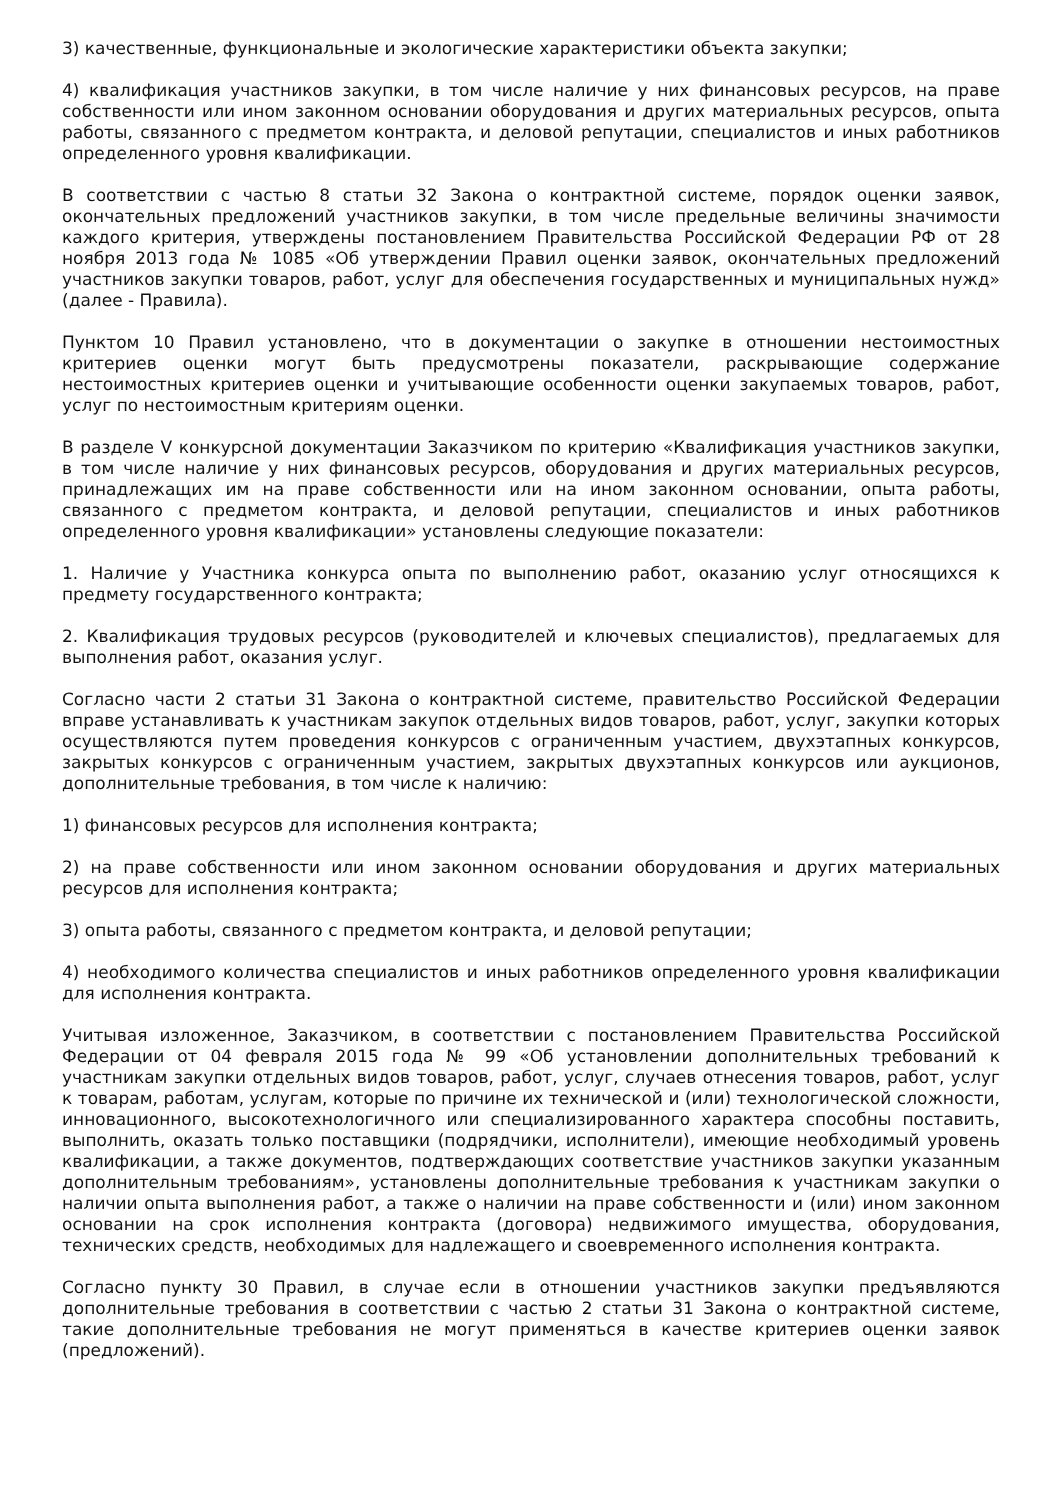3) качественные, функциональные и экологические характеристики объекта закупки;
4) квалификация участников закупки, в том числе наличие у них финансовых ресурсов, на праве собственности или ином законном основании оборудования и других материальных ресурсов, опыта работы, связанного с предметом контракта, и деловой репутации, специалистов и иных работников определенного уровня квалификации.
В соответствии с частью 8 статьи 32 Закона о контрактной системе, порядок оценки заявок, окончательных предложений участников закупки, в том числе предельные величины значимости каждого критерия, утверждены постановлением Правительства Российской Федерации РФ от 28 ноября 2013 года № 1085 «Об утверждении Правил оценки заявок, окончательных предложений участников закупки товаров, работ, услуг для обеспечения государственных и муниципальных нужд» (далее - Правила).
Пунктом 10 Правил установлено, что в документации о закупке в отношении нестоимостных критериев оценки могут быть предусмотрены показатели, раскрывающие содержание нестоимостных критериев оценки и учитывающие особенности оценки закупаемых товаров, работ, услуг по нестоимостным критериям оценки.
В разделе V конкурсной документации Заказчиком по критерию «Квалификация участников закупки, в том числе наличие у них финансовых ресурсов, оборудования и других материальных ресурсов, принадлежащих им на праве собственности или на ином законном основании, опыта работы, связанного с предметом контракта, и деловой репутации, специалистов и иных работников определенного уровня квалификации» установлены следующие показатели:
1. Наличие у Участника конкурса опыта по выполнению работ, оказанию услуг относящихся к предмету государственного контракта;
2. Квалификация трудовых ресурсов (руководителей и ключевых специалистов), предлагаемых для выполнения работ, оказания услуг.
Согласно части 2 статьи 31 Закона о контрактной системе, правительство Российской Федерации вправе устанавливать к участникам закупок отдельных видов товаров, работ, услуг, закупки которых осуществляются путем проведения конкурсов с ограниченным участием, двухэтапных конкурсов, закрытых конкурсов с ограниченным участием, закрытых двухэтапных конкурсов или аукционов, дополнительные требования, в том числе к наличию:
1) финансовых ресурсов для исполнения контракта;
2) на праве собственности или ином законном основании оборудования и других материальных ресурсов для исполнения контракта;
3) опыта работы, связанного с предметом контракта, и деловой репутации;
4) необходимого количества специалистов и иных работников определенного уровня квалификации для исполнения контракта.
Учитывая изложенное, Заказчиком, в соответствии с постановлением Правительства Российской Федерации от 04 февраля 2015 года № 99 «Об установлении дополнительных требований к участникам закупки отдельных видов товаров, работ, услуг, случаев отнесения товаров, работ, услуг к товарам, работам, услугам, которые по причине их технической и (или) технологической сложности, инновационного, высокотехнологичного или специализированного характера способны поставить, выполнить, оказать только поставщики (подрядчики, исполнители), имеющие необходимый уровень квалификации, а также документов, подтверждающих соответствие участников закупки указанным дополнительным требованиям», установлены дополнительные требования к участникам закупки о наличии опыта выполнения работ, а также о наличии на праве собственности и (или) ином законном основании на срок исполнения контракта (договора) недвижимого имущества, оборудования, технических средств, необходимых для надлежащего и своевременного исполнения контракта.
Согласно пункту 30 Правил, в случае если в отношении участников закупки предъявляются дополнительные требования в соответствии с частью 2 статьи 31 Закона о контрактной системе, такие дополнительные требования не могут применяться в качестве критериев оценки заявок (предложений).